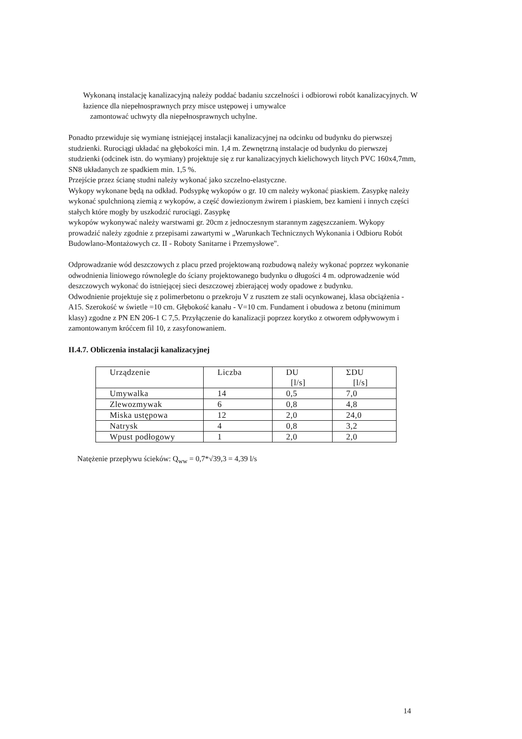Wykonaną instalację kanalizacyjną należy poddać badaniu szczelności i odbiorowi robót kanalizacyjnych. W łazience dla niepełnosprawnych przy misce ustępowej i umywalce
zamontować uchwyty dla niepełnosprawnych uchylne.
Ponadto przewiduje się wymianę istniejącej instalacji kanalizacyjnej na odcinku od budynku do pierwszej studzienki. Rurociągi układać na głębokości min. 1,4 m. Zewnętrzną instalacje od budynku do pierwszej studzienki (odcinek istn. do wymiany) projektuje się z rur kanalizacyjnych kielichowych litych PVC 160x4,7mm, SN8 układanych ze spadkiem min. 1,5 %.
Przejście przez ścianę studni należy wykonać jako szczelno-elastyczne.
Wykopy wykonane będą na odkład. Podsypkę wykopów o gr. 10 cm należy wykonać piaskiem. Zasypkę należy wykonać spulchnioną ziemią z wykopów, a część dowiezionym żwirem i piaskiem, bez kamieni i innych części stałych które mogły by uszkodzić rurociągi. Zasypkę
wykopów wykonywać należy warstwami gr. 20cm z jednoczesnym starannym zagęszczaniem. Wykopy prowadzić należy zgodnie z przepisami zawartymi w „Warunkach Technicznych Wykonania i Odbioru Robót Budowlano-Montażowych cz. II - Roboty Sanitarne i Przemysłowe".
Odprowadzanie wód deszczowych z placu przed projektowaną rozbudową należy wykonać poprzez wykonanie odwodnienia liniowego równolegle do ściany projektowanego budynku o długości 4 m. odprowadzenie wód deszczowych wykonać do istniejącej sieci deszczowej zbierającej wody opadowe z budynku.
Odwodnienie projektuje się z polimerbetonu o przekroju V z rusztem ze stali ocynkowanej, klasa obciążenia - A15. Szerokość w świetle =10 cm. Głębokość kanału - V=10 cm. Fundament i obudowa z betonu (minimum klasy) zgodne z PN EN 206-1 C 7,5. Przyłączenie do kanalizacji poprzez korytko z otworem odpływowym i zamontowanym króćcem fil 10, z zasyfonowaniem.
II.4.7. Obliczenia instalacji kanalizacyjnej
| Urządzenie | Liczba | DU [l/s] | ΣDU [l/s] |
| Umywalka | 14 | 0,5 | 7,0 |
| Zlewozmywak | 6 | 0,8 | 4,8 |
| Miska ustępowa | 12 | 2,0 | 24,0 |
| Natrysk | 4 | 0,8 | 3,2 |
| Wpust podłogowy | 1 | 2,0 | 2,0 |
Natężenie przepływu ścieków: Q<sub>ww</sub> = 0,7*√39,3 = 4,39 l/s
14